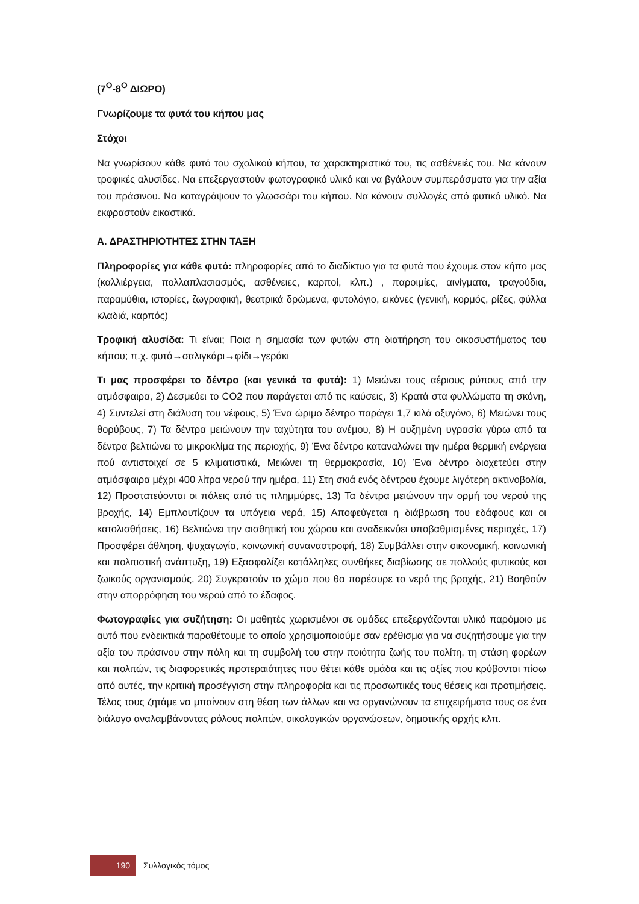(7<sup>Ο</sup>-8<sup>Ο</sup> ΔΙΩΡΟ)
Γνωρίζουμε τα φυτά του κήπου μας
Στόχοι
Να γνωρίσουν κάθε φυτό του σχολικού κήπου, τα χαρακτηριστικά του, τις ασθένειές του. Να κάνουν τροφικές αλυσίδες. Να επεξεργαστούν φωτογραφικό υλικό και να βγάλουν συμπεράσματα για την αξία του πράσινου. Να καταγράψουν το γλωσσάρι του κήπου. Να κάνουν συλλογές από φυτικό υλικό. Να εκφραστούν εικαστικά.
Α. ΔΡΑΣΤΗΡΙΟΤΗΤΕΣ ΣΤΗΝ ΤΑΞΗ
Πληροφορίες για κάθε φυτό: πληροφορίες από το διαδίκτυο για τα φυτά που έχουμε στον κήπο μας (καλλιέργεια, πολλαπλασιασμός, ασθένειες, καρποί, κλπ.) , παροιμίες, αινίγματα, τραγούδια, παραμύθια, ιστορίες, ζωγραφική, θεατρικά δρώμενα, φυτολόγιο, εικόνες (γενική, κορμός, ρίζες, φύλλα κλαδιά, καρπός)
Τροφική αλυσίδα: Τι είναι; Ποια η σημασία των φυτών στη διατήρηση του οικοσυστήματος του κήπου; π.χ. φυτό→σαλιγκάρι→φίδι→γεράκι
Τι μας προσφέρει το δέντρο (και γενικά τα φυτά): 1) Μειώνει τους αέριους ρύπους από την ατμόσφαιρα, 2) Δεσμεύει το CO2 που παράγεται από τις καύσεις, 3) Κρατά στα φυλλώματα τη σκόνη, 4) Συντελεί στη διάλυση του νέφους, 5) Ένα ώριμο δέντρο παράγει 1,7 κιλά οξυγόνο, 6) Μειώνει τους θορύβους, 7) Τα δέντρα μειώνουν την ταχύτητα του ανέμου, 8) Η αυξημένη υγρασία γύρω από τα δέντρα βελτιώνει το μικροκλίμα της περιοχής, 9) Ένα δέντρο καταναλώνει την ημέρα θερμική ενέργεια πού αντιστοιχεί σε 5 κλιματιστικά, Μειώνει τη θερμοκρασία, 10) Ένα δέντρο διοχετεύει στην ατμόσφαιρα μέχρι 400 λίτρα νερού την ημέρα, 11) Στη σκιά ενός δέντρου έχουμε λιγότερη ακτινοβολία, 12) Προστατεύονται οι πόλεις από τις πλημμύρες, 13) Τα δέντρα μειώνουν την ορμή του νερού της βροχής, 14) Εμπλουτίζουν τα υπόγεια νερά, 15) Αποφεύγεται η διάβρωση του εδάφους και οι κατολισθήσεις, 16) Βελτιώνει την αισθητική του χώρου και αναδεικνύει υποβαθμισμένες περιοχές, 17) Προσφέρει άθληση, ψυχαγωγία, κοινωνική συναναστροφή, 18) Συμβάλλει στην οικονομική, κοινωνική και πολιτιστική ανάπτυξη, 19) Εξασφαλίζει κατάλληλες συνθήκες διαβίωσης σε πολλούς φυτικούς και ζωικούς οργανισμούς, 20) Συγκρατούν το χώμα που θα παρέσυρε το νερό της βροχής, 21) Βοηθούν στην απορρόφηση του νερού από το έδαφος.
Φωτογραφίες για συζήτηση: Οι μαθητές χωρισμένοι σε ομάδες επεξεργάζονται υλικό παρόμοιο με αυτό που ενδεικτικά παραθέτουμε το οποίο χρησιμοποιούμε σαν ερέθισμα για να συζητήσουμε για την αξία του πράσινου στην πόλη και τη συμβολή του στην ποιότητα ζωής του πολίτη, τη στάση φορέων και πολιτών, τις διαφορετικές προτεραιότητες που θέτει κάθε ομάδα και τις αξίες που κρύβονται πίσω από αυτές, την κριτική προσέγγιση στην πληροφορία και τις προσωπικές τους θέσεις και προτιμήσεις. Τέλος τους ζητάμε να μπαίνουν στη θέση των άλλων και να οργανώνουν τα επιχειρήματα τους σε ένα διάλογο αναλαμβάνοντας ρόλους πολιτών, οικολογικών οργανώσεων, δημοτικής αρχής κλπ.
190
Συλλογικός τόμος